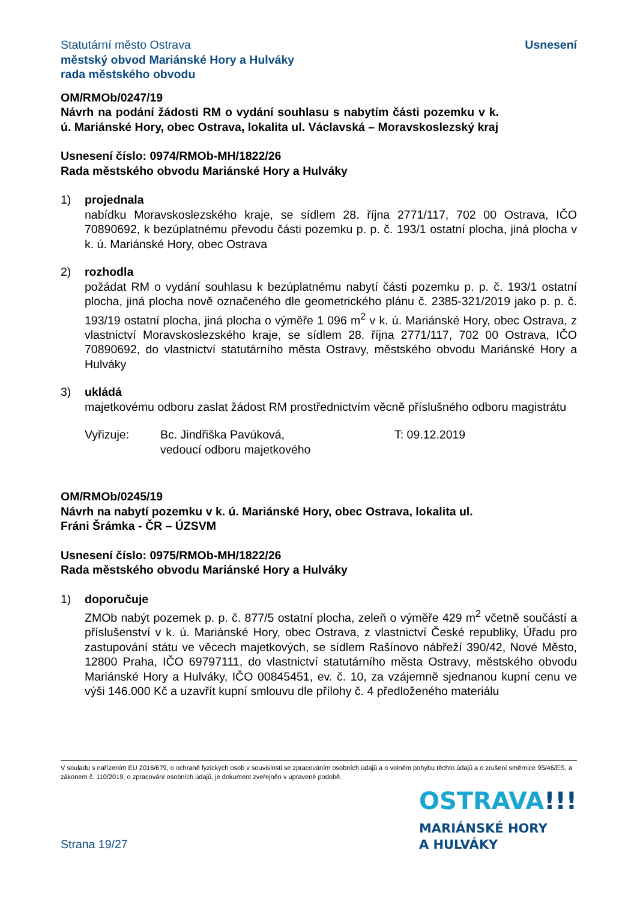Statutární město Ostrava
městský obvod Mariánské Hory a Hulváky
rada městského obvodu
Usnesení
OM/RMOb/0247/19
Návrh na podání žádosti RM o vydání souhlasu s nabytím části pozemku v k. ú. Mariánské Hory, obec Ostrava, lokalita ul. Václavská – Moravskoslezský kraj
Usnesení číslo: 0974/RMOb-MH/1822/26
Rada městského obvodu Mariánské Hory a Hulváky
1) projednala
nabídku Moravskoslezského kraje, se sídlem 28. října 2771/117, 702 00 Ostrava, IČO 70890692, k bezúplatnému převodu části pozemku p. p. č. 193/1 ostatní plocha, jiná plocha v k. ú. Mariánské Hory, obec Ostrava
2) rozhodla
požádat RM o vydání souhlasu k bezúplatnému nabytí části pozemku p. p. č. 193/1 ostatní plocha, jiná plocha nově označeného dle geometrického plánu č. 2385-321/2019 jako p. p. č. 193/19 ostatní plocha, jiná plocha o výměře 1 096 m<sup>2</sup> v k. ú. Mariánské Hory, obec Ostrava, z vlastnictví Moravskoslezského kraje, se sídlem 28. října 2771/117, 702 00 Ostrava, IČO 70890692, do vlastnictví statutárního města Ostravy, městského obvodu Mariánské Hory a Hulváky
3) ukládá
majetkovému odboru zaslat žádost RM prostřednictvím věcně příslušného odboru magistrátu
Vyřizuje: Bc. Jindřiška Pavúková,
vedoucí odboru majetkového
T: 09.12.2019
OM/RMOb/0245/19
Návrh na nabytí pozemku v k. ú. Mariánské Hory, obec Ostrava, lokalita ul. Fráni Šrámka - ČR – ÚZSVM
Usnesení číslo: 0975/RMOb-MH/1822/26
Rada městského obvodu Mariánské Hory a Hulváky
1) doporučuje
ZMOb nabýt pozemek p. p. č. 877/5 ostatní plocha, zeleň o výměře 429 m<sup>2</sup> včetně součástí a příslušenství v k. ú. Mariánské Hory, obec Ostrava, z vlastnictví České republiky, Úřadu pro zastupování státu ve věcech majetkových, se sídlem Rašínovo nábřeží 390/42, Nové Město, 12800 Praha, IČO 69797111, do vlastnictví statutárního města Ostravy, městského obvodu Mariánské Hory a Hulváky, IČO 00845451, ev. č. 10, za vzájemně sjednanou kupní cenu ve výši 146.000 Kč a uzavřít kupní smlouvu dle přílohy č. 4 předloženého materiálu
V souladu s nařízením EU 2016/679, o ochraně fyzických osob v souvislosti se zpracováním osobních údajů a o volném pohybu těchto údajů a o zrušení směrnice 95/46/ES, a zákonem č. 110/2019, o zpracování osobních údajů, je dokument zveřejněn v upravené podobě.
OSTRAVA!!!
MARIÁNSKÉ HORY
A HULVÁKY
Strana 19/27